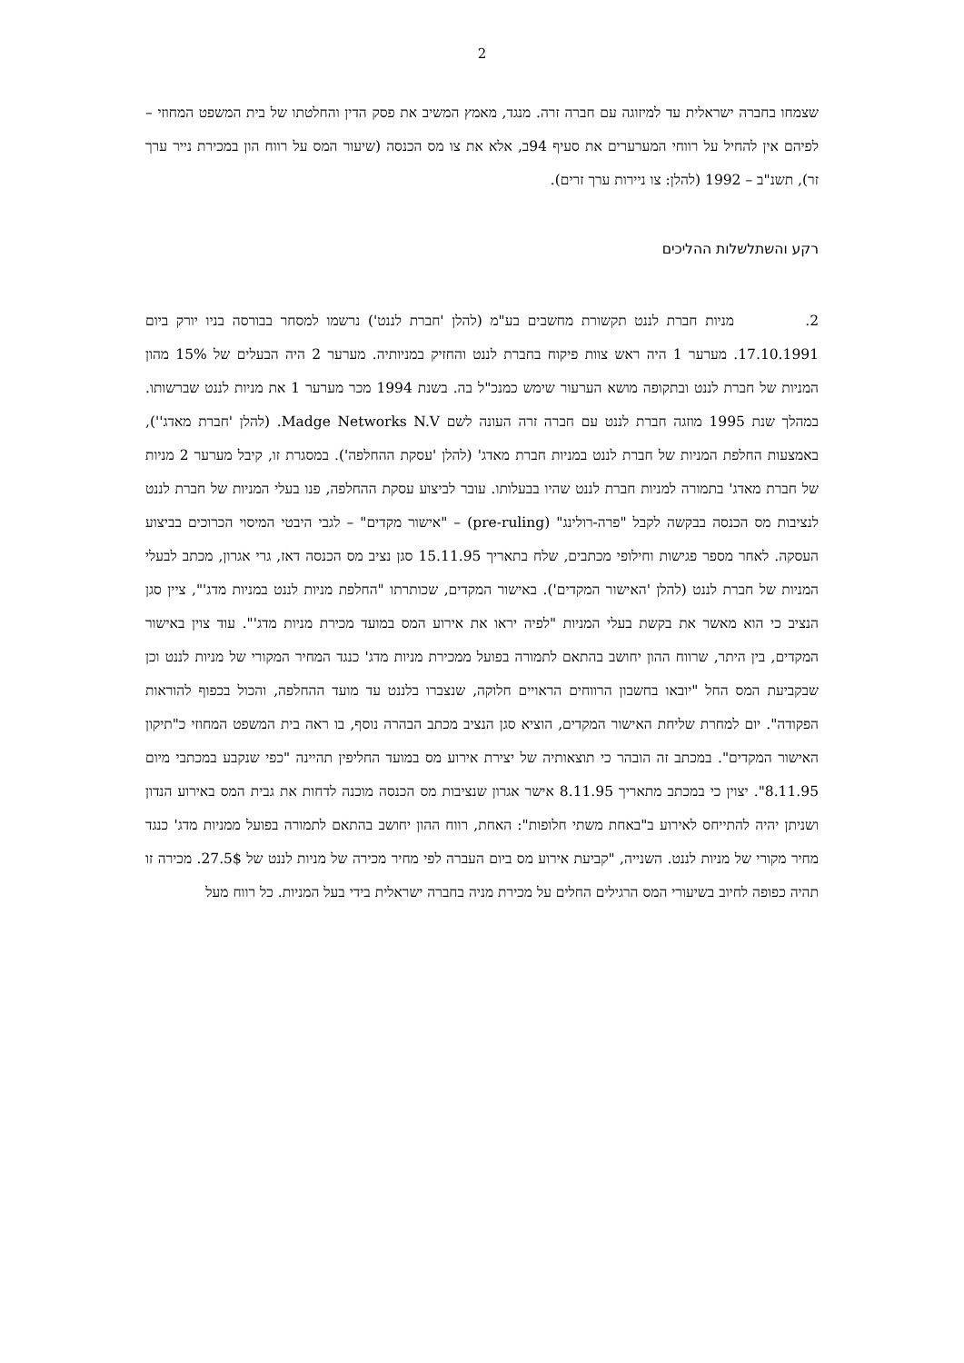2
שצמחו בחברה ישראלית עד למיזוגה עם חברה זרה. מנגד, מאמץ המשיב את פסק הדין והחלטתו של בית המשפט המחוזי – לפיהם אין להחיל על רווחי המערערים את סעיף 94ב, אלא את צו מס הכנסה (שיעור המס על רווח הון במכירת נייר ערך זר), תשנ"ב – 1992 (להלן: צו ניירות ערך זרים).
רקע והשתלשלות ההליכים
2. מניות חברת לננט תקשורת מחשבים בע"מ (להלן 'חברת לננט') נרשמו למסחר בבורסה בניו יורק ביום 17.10.1991. מערער 1 היה ראש צוות פיקוח בחברת לננט והחזיק במניותיה. מערער 2 היה הבעלים של 15% מהון המניות של חברת לננט ובתקופה מושא הערעור שימש כמנכ"ל בה. בשנת 1994 מכר מערער 1 את מניות לננט שברשותו. במהלך שנת 1995 מוזגה חברת לננט עם חברה זרה העונה לשם Madge Networks N.V. (להלן 'חברת מאדג''), באמצעות החלפת המניות של חברת לננט במניות חברת מאדג' (להלן 'עסקת ההחלפה'). במסגרת זו, קיבל מערער 2 מניות של חברת מאדג' בתמורה למניות חברת לננט שהיו בבעלותו. עובר לביצוע עסקת ההחלפה, פנו בעלי המניות של חברת לננט לנציבות מס הכנסה בבקשה לקבל "פרה-רולינג" (pre-ruling) – "אישור מקדים" – לגבי היבטי המיסוי הכרוכים בביצוע העסקה. לאחר מספר פגישות וחילופי מכתבים, שלח בתאריך 15.11.95 סגן נציב מס הכנסה דאז, גרי אגרון, מכתב לבעלי המניות של חברת לננט (להלן 'האישור המקדים'). באישור המקדים, שכותרתו "החלפת מניות לננט במניות מדג'", ציין סגן הנציב כי הוא מאשר את בקשת בעלי המניות "לפיה יראו את אירוע המס במועד מכירת מניות מדג'". עוד צוין באישור המקדים, בין היתר, שרווח ההון יחושב בהתאם לתמורה בפועל ממכירת מניות מדג' כנגד המחיר המקורי של מניות לננט וכן שבקביעת המס החל "יובאו בחשבון הרווחים הראויים חלוקה, שנצברו בלננט עד מועד ההחלפה, והכול בכפוף להוראות הפקודה". יום למחרת שליחת האישור המקדים, הוציא סגן הנציב מכתב הבהרה נוסף, בו ראה בית המשפט המחוזי כ"תיקון האישור המקדים". במכתב זה הובהר כי תוצאותיה של יצירת אירוע מס במועד החליפין תהיינה "כפי שנקבע במכתבי מיום 8.11.95". יצוין כי במכתב מתאריך 8.11.95 אישר אגרון שנציבות מס הכנסה מוכנה לדחות את גבית המס באירוע הנדון ושניתן יהיה להתייחס לאירוע ב"באחת משתי חלופות": האחת, רווח ההון יחושב בהתאם לתמורה בפועל ממניות מדג' כנגד מחיר מקורי של מניות לננט. השנייה, "קביעת אירוע מס ביום העברה לפי מחיר מכירה של מניות לננט של 27.5$. מכירה זו תהיה כפופה לחיוב בשיעורי המס הרגילים החלים על מכירת מניה בחברה ישראלית בידי בעל המניות. כל רווח מעל